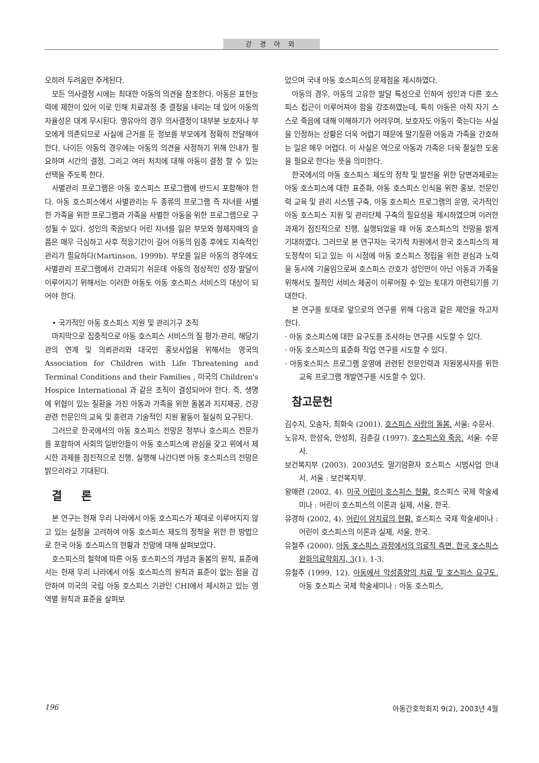강 경 아 외
오히려 두려움만 주게된다.
모든 의사결정 시에는 최대한 아동의 의견을 참조한다. 아동은 표현능력에 제한이 있어 이로 인해 치료과정 중 결정을 내리는 데 있어 아동의 자율성은 대게 무시된다. 영유아의 경우 의사결정이 대부분 보호자나 부모에게 의존되므로 사실에 근거를 둔 정보를 부모에게 정확히 전달해야 한다. 나이든 아동의 경우에는 아동의 의견을 사정하기 위해 인내가 필요하며 시간의 결정, 그리고 여러 처치에 대해 아동이 결정 할 수 있는 선택을 주도록 한다.
사별관리 프로그램은 아동 호스피스 프로그램에 반드시 포함해야 한다. 아동 호스피스에서 사별관리는 두 종류의 프로그램 즉 자녀를 사별한 가족을 위한 프로그램과 가족을 사별한 아동을 위한 프로그램으로 구성될 수 있다. 성인의 죽음보다 어린 자녀를 잃은 부모와 형제자매의 슬픔은 매우 극심하고 사후 적응기간이 길어 아동의 임종 후에도 지속적인 관리가 필요하다(Martinson, 1999b). 부모를 잃은 아동의 경우에도 사별관리 프로그램에서 간과되기 쉬운데 아동의 정상적인 성장·발달이 이루어지기 위해서는 이러한 아동도 아동 호스피스 서비스의 대상이 되어야 한다.
• 국가적인 아동 호스피스 지원 및 관리기구 조직
마지막으로 집중적으로 아동 호스피스 서비스의 질 평가·관리, 해당기관의 연계 및 의뢰관리와 대국민 홍보사업을 위해서는 영국의 Association for Children with Life Threatening and Terminal Conditions and their Families , 미국의 Children's Hospice International 과 같은 조직이 결성되어야 한다. 즉, 생명에 위협이 있는 질환을 가진 아동과 가족을 위한 돌봄과 지지제공, 건강관련 전문인의 교육 및 훈련과 기술적인 지원 활동이 절실히 요구된다.
그러므로 한국에서의 아동 호스피스 전망은 정부나 호스피스 전문가를 포함하여 사회의 일반인들이 아동 호스피스에 관심을 갖고 위에서 제시한 과제를 점진적으로 진행, 실행해 나간다면 아동 호스피스의 전망은 밝으리라고 기대된다.
결 론
본 연구는 현재 우리 나라에서 아동 호스피스가 제대로 이루어지지 않고 있는 실정을 고려하여 아동 호스피스 제도의 정착을 위한 한 방법으로 한국 아동 호스피스의 현황과 전망에 대해 살펴보았다.
호스피스의 철학에 따른 아동 호스피스의 개념과 돌봄의 원칙, 표준에서는 현재 우리 나라에서 아동 호스피스의 원칙과 표준이 없는 점을 감안하여 미국의 국립 아동 호스피스 기관인 CHI에서 제시하고 있는 영역별 원칙과 표준을 살펴보
았으며 국내 아동 호스피스의 문제점을 제시하였다.
아동의 경우, 아동의 고유한 발달 특성으로 인하여 성인과 다른 호스피스 접근이 이루어져야 함을 강조하였는데, 특히 아동은 아직 자기 스스로 죽음에 대해 이해하기가 어려우며, 보호자도 아동이 죽는다는 사실을 인정하는 상황은 더욱 어렵기 때문에 말기질환 아동과 가족을 간호하는 일은 매우 어렵다. 이 사실은 역으로 아동과 가족은 더욱 절실한 도움을 필요로 한다는 뜻을 의미한다.
한국에서의 아동 호스피스 제도의 정착 및 발전을 위한 당면과제로는 아동 호스피스에 대한 표준화, 아동 호스피스 인식을 위한 홍보, 전문인력 교육 및 관리 시스템 구축, 아동 호스피스 프로그램의 운영, 국가적인 아동 호스피스 지원 및 관리단체 구축의 필요성을 제시하였으며 이러한 과제가 점진적으로 진행, 실행되었을 때 아동 호스피스의 전망을 밝게 기대하였다. 그러므로 본 연구자는 국가적 차원에서 한국 호스피스의 제도정착이 되고 있는 이 시점에 아동 호스피스 정립을 위한 관심과 노력을 동시에 기울임으로써 호스피스 간호가 성인만이 아닌 아동과 가족을 위해서도 질적인 서비스 제공이 이루어질 수 있는 토대가 마련되기를 기대한다.
본 연구를 토대로 앞으로의 연구를 위해 다음과 같은 제언을 하고자 한다.
· 아동 호스피스에 대한 요구도를 조사하는 연구를 시도할 수 있다.
· 아동 호스피스의 표준화 작업 연구를 시도할 수 있다.
· 아동호스피스 프로그램 운영에 관련된 전문인력과 자원봉사자를 위한 교육 프로그램 개발연구를 시도할 수 있다.
참고문헌
김수지, 오송자, 최화숙 (2001). 호스피스 사랑의 돌봄. 서울: 수문사.
노유자, 한성숙, 안성희, 김춘길 (1997). 호스피스와 죽음. 서울: 수문사.
보건복지부 (2003). 2003년도 말기암환자 호스피스 시범사업 안내서. 서울 : 보건복지부.
왕매련 (2002, 4). 미국 어린이 호스피스 현황. 호스피스 국제 학술세미나 : 어린이 호스피스의 이론과 실제, 서울, 한국.
유경하 (2002, 4). 어린이 암치료의 현황. 호스피스 국제 학술세미나 : 어린이 호스피스의 이론과 실제, 서울, 한국.
유철주 (2000). 아동 호스피스 과정에서의 의료적 측면. 한국 호스피스 완화의료학회지, 3(1), 1-3.
유철주 (1999, 12). 아동에서 악성종양의 치료 및 호스피스 요구도. 아동 호스피스 국제 학술세미나 : 아동 호스피스,
196 아동간호학회지 9(2), 2003년 4월